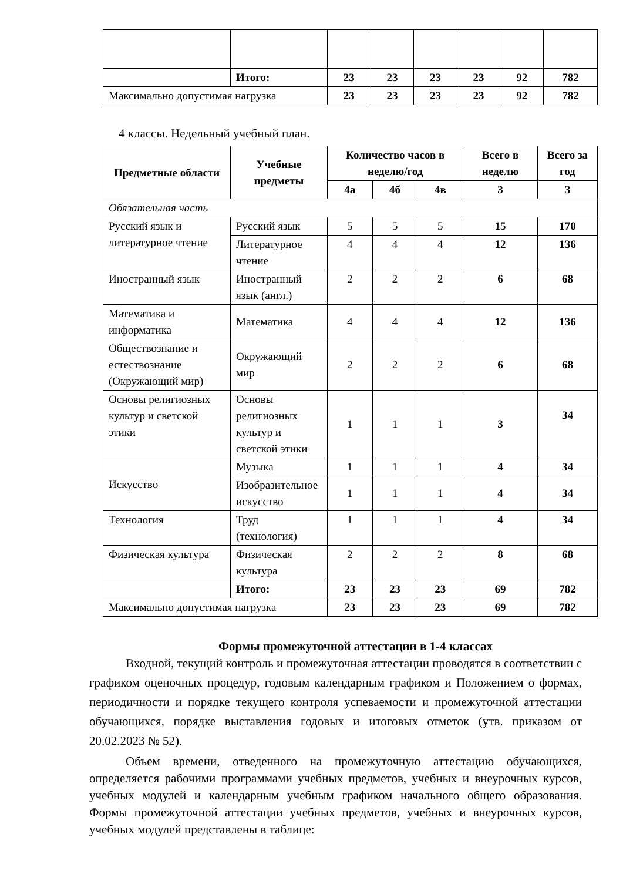| | Итого: | 23 | 23 | 23 | 23 | 92 | 782 |
| Максимально допустимая нагрузка | | 23 | 23 | 23 | 23 | 92 | 782 |
4 классы. Недельный учебный план.
| Предметные области | Учебные предметы | Количество часов в неделю/год | | | Всего в неделю | Всего за год |
| --- | --- | --- | --- | --- | --- | --- |
| | | 4а | 4б | 4в | 3 | 3 |
| Обязательная часть | | | | | | |
| Русский язык и литературное чтение | Русский язык | 5 | 5 | 5 | 15 | 170 |
| | Литературное чтение | 4 | 4 | 4 | 12 | 136 |
| Иностранный язык | Иностранный язык (англ.) | 2 | 2 | 2 | 6 | 68 |
| Математика и информатика | Математика | 4 | 4 | 4 | 12 | 136 |
| Обществознание и естествознание (Окружающий мир) | Окружающий мир | 2 | 2 | 2 | 6 | 68 |
| Основы религиозных культур и светской этики | Основы религиозных культур и светской этики | 1 | 1 | 1 | 3 | 34 |
| Искусство | Музыка | 1 | 1 | 1 | 4 | 34 |
| | Изобразительное искусство | 1 | 1 | 1 | 4 | 34 |
| Технология | Труд (технология) | 1 | 1 | 1 | 4 | 34 |
| Физическая культура | Физическая культура | 2 | 2 | 2 | 8 | 68 |
| | Итого: | 23 | 23 | 23 | 69 | 782 |
| Максимально допустимая нагрузка | | 23 | 23 | 23 | 69 | 782 |
Формы промежуточной аттестации в 1-4 классах
Входной, текущий контроль и промежуточная аттестации проводятся в соответствии с графиком оценочных процедур, годовым календарным графиком и Положением о формах, периодичности и порядке текущего контроля успеваемости и промежуточной аттестации обучающихся, порядке выставления годовых и итоговых отметок (утв. приказом от 20.02.2023 № 52).
Объем времени, отведенного на промежуточную аттестацию обучающихся, определяется рабочими программами учебных предметов, учебных и внеурочных курсов, учебных модулей и календарным учебным графиком начального общего образования. Формы промежуточной аттестации учебных предметов, учебных и внеурочных курсов, учебных модулей представлены в таблице: